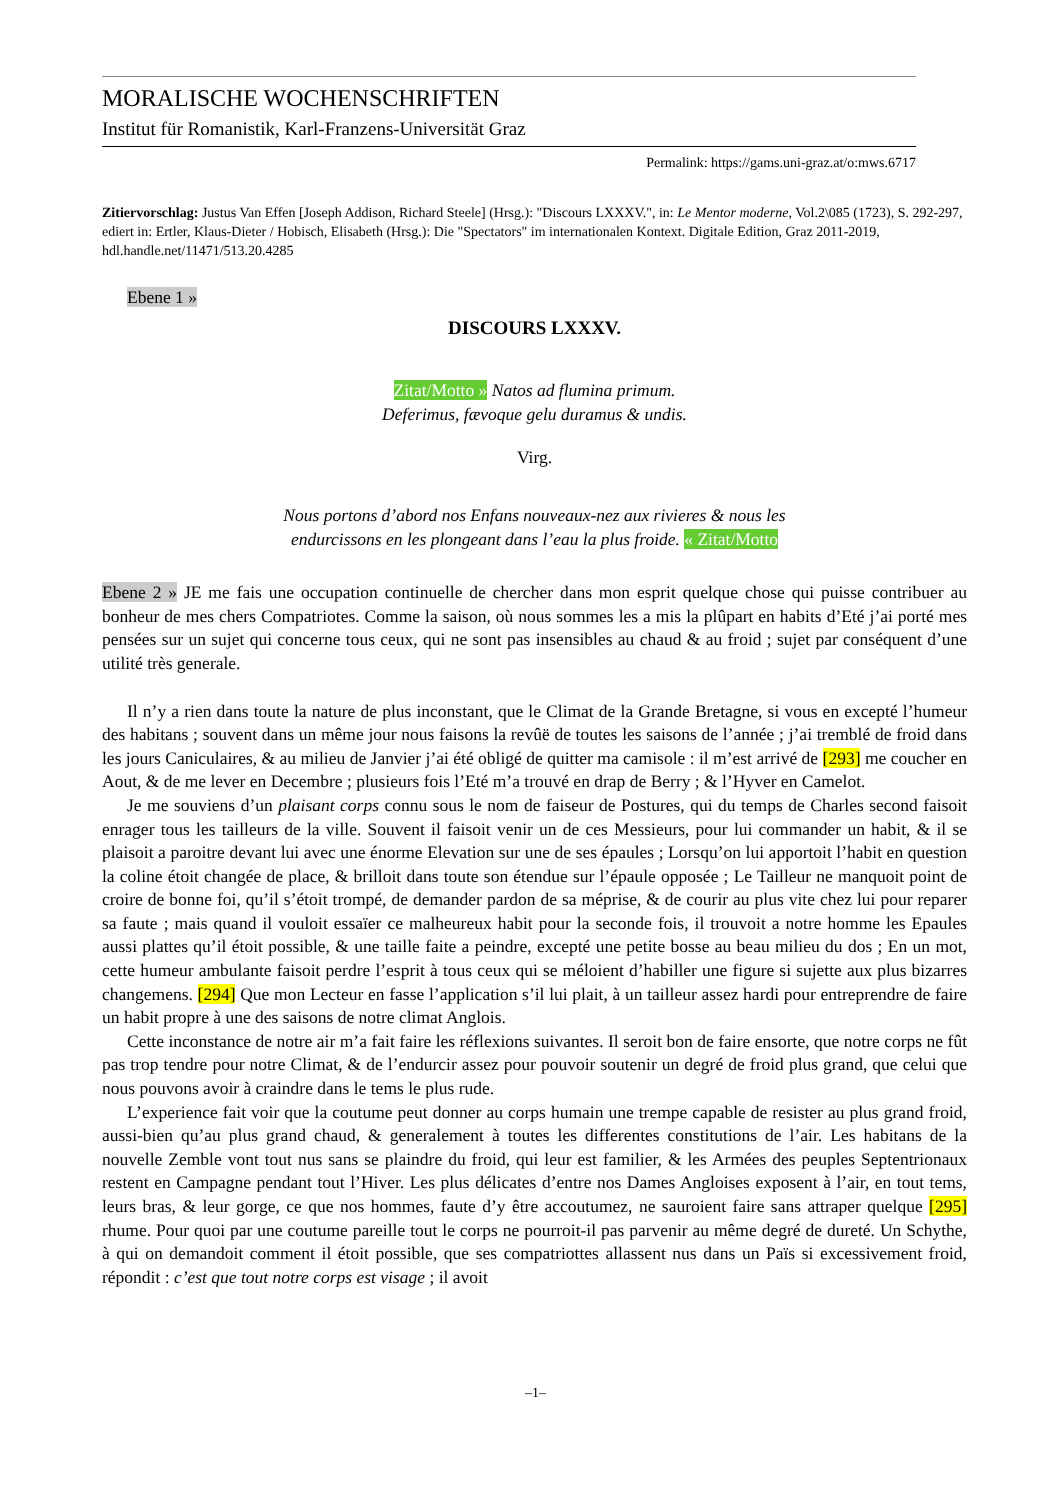MORALISCHE WOCHENSCHRIFTEN
Institut für Romanistik, Karl-Franzens-Universität Graz
Permalink: https://gams.uni-graz.at/o:mws.6717
Zitiervorschlag: Justus Van Effen [Joseph Addison, Richard Steele] (Hrsg.): "Discours LXXXV.", in: Le Mentor moderne, Vol.2\085 (1723), S. 292-297, ediert in: Ertler, Klaus-Dieter / Hobisch, Elisabeth (Hrsg.): Die "Spectators" im internationalen Kontext. Digitale Edition, Graz 2011-2019, hdl.handle.net/11471/513.20.4285
Ebene 1 »
DISCOURS LXXXV.
Zitat/Motto » Natos ad flumina primum.
Deferimus, fævoque gelu duramus & undis.
Virg.
Nous portons d’abord nos Enfans nouveaux-nez aux rivieres & nous les
endurcissons en les plongeant dans l’eau la plus froide. « Zitat/Motto
Ebene 2 » JE me fais une occupation continuelle de chercher dans mon esprit quelque chose qui puisse contribuer au bonheur de mes chers Compatriotes. Comme la saison, où nous sommes les a mis la plûpart en habits d’Eté j’ai porté mes pensées sur un sujet qui concerne tous ceux, qui ne sont pas insensibles au chaud & au froid ; sujet par conséquent d’une utilité très generale.
Il n’y a rien dans toute la nature de plus inconstant, que le Climat de la Grande Bretagne, si vous en excepté l’humeur des habitans ; souvent dans un même jour nous faisons la revûë de toutes les saisons de l’année ; j’ai tremblé de froid dans les jours Caniculaires, & au milieu de Janvier j’ai été obligé de quitter ma camisole : il m’est arrivé de [293] me coucher en Aout, & de me lever en Decembre ; plusieurs fois l’Eté m’a trouvé en drap de Berry ; & l’Hyver en Camelot.
Je me souviens d’un plaisant corps connu sous le nom de faiseur de Postures, qui du temps de Charles second faisoit enrager tous les tailleurs de la ville. Souvent il faisoit venir un de ces Messieurs, pour lui commander un habit, & il se plaisoit a paroitre devant lui avec une énorme Elevation sur une de ses épaules ; Lorsqu’on lui apportoit l’habit en question la coline étoit changée de place, & brilloit dans toute son étendue sur l’épaule opposée ; Le Tailleur ne manquoit point de croire de bonne foi, qu’il s’étoit trompé, de demander pardon de sa méprise, & de courir au plus vite chez lui pour reparer sa faute ; mais quand il vouloit essaïer ce malheureux habit pour la seconde fois, il trouvoit a notre homme les Epaules aussi plattes qu’il étoit possible, & une taille faite a peindre, excepté une petite bosse au beau milieu du dos ; En un mot, cette humeur ambulante faisoit perdre l’esprit à tous ceux qui se méloient d’habiller une figure si sujette aux plus bizarres changemens. [294] Que mon Lecteur en fasse l’application s’il lui plait, à un tailleur assez hardi pour entreprendre de faire un habit propre à une des saisons de notre climat Anglois.
Cette inconstance de notre air m’a fait faire les réflexions suivantes. Il seroit bon de faire ensorte, que notre corps ne fût pas trop tendre pour notre Climat, & de l’endurcir assez pour pouvoir soutenir un degré de froid plus grand, que celui que nous pouvons avoir à craindre dans le tems le plus rude.
L’experience fait voir que la coutume peut donner au corps humain une trempe capable de resister au plus grand froid, aussi-bien qu’au plus grand chaud, & generalement à toutes les differentes constitutions de l’air. Les habitans de la nouvelle Zemble vont tout nus sans se plaindre du froid, qui leur est familier, & les Armées des peuples Septentrionaux restent en Campagne pendant tout l’Hiver. Les plus délicates d’entre nos Dames Angloises exposent à l’air, en tout tems, leurs bras, & leur gorge, ce que nos hommes, faute d’y être accoutumez, ne sauroient faire sans attraper quelque [295] rhume. Pour quoi par une coutume pareille tout le corps ne pourroit-il pas parvenir au même degré de dureté. Un Schythe, à qui on demandoit comment il étoit possible, que ses compatriottes allassent nus dans un Païs si excessivement froid, répondit : c’est que tout notre corps est visage ; il avoit
–1–